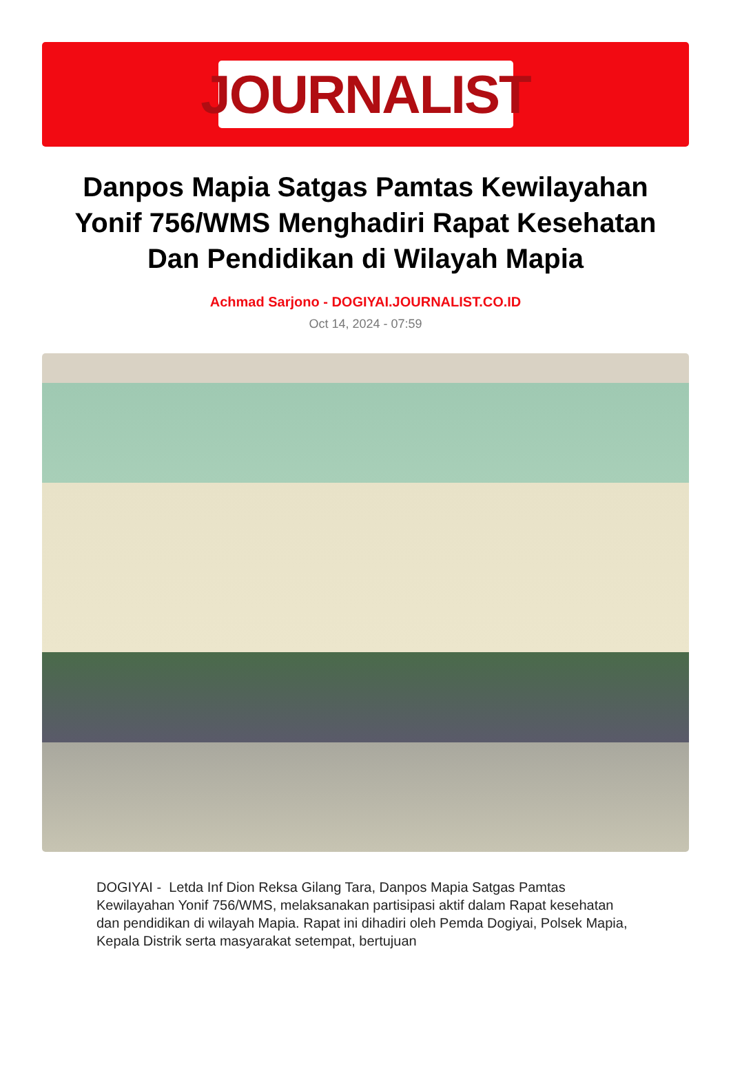JOURNALIST
Danpos Mapia Satgas Pamtas Kewilayahan Yonif 756/WMS Menghadiri Rapat Kesehatan Dan Pendidikan di Wilayah Mapia
Achmad Sarjono - DOGIYAI.JOURNALIST.CO.ID
Oct 14, 2024 - 07:59
DOGIYAI - Letda Inf Dion Reksa Gilang Tara, Danpos Mapia Satgas Pamtas Kewilayahan Yonif 756/WMS, melaksanakan partisipasi aktif dalam Rapat kesehatan dan pendidikan di wilayah Mapia. Rapat ini dihadiri oleh Pemda Dogiyai, Polsek Mapia, Kepala Distrik serta masyarakat setempat, bertujuan